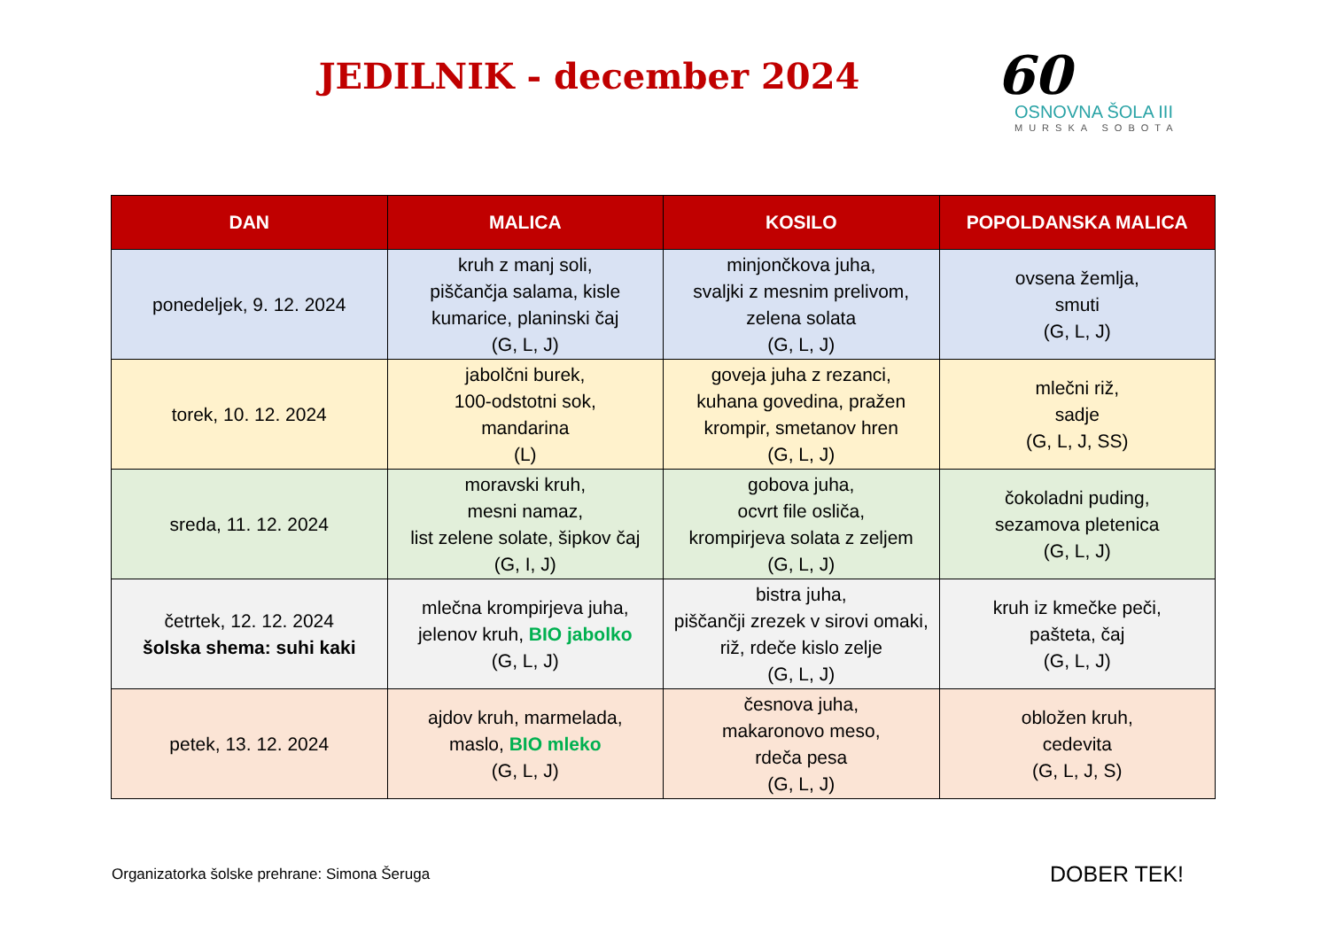JEDILNIK - december 2024
60
OSNOVNA ŠOLA III
MURSKA SOBOTA
| DAN | MALICA | KOSILO | POPOLDANSKA MALICA |
| --- | --- | --- | --- |
| ponedeljek, 9. 12. 2024 | kruh z manj soli, piščančja salama, kisle kumarice, planinski čaj (G, L, J) | minjončkova juha, svaljki z mesnim prelivom, zelena solata (G, L, J) | ovsena žemlja, smuti (G, L, J) |
| torek, 10. 12. 2024 | jabolčni burek, 100-odstotni sok, mandarina (L) | goveja juha z rezanci, kuhana govedina, pražen krompir, smetanov hren (G, L, J) | mlečni riž, sadje (G, L, J, SS) |
| sreda, 11. 12. 2024 | moravski kruh, mesni namaz, list zelene solate, šipkov čaj (G, I, J) | gobova juha, ocvrt file osliča, krompirjeva solata z zeljem (G, L, J) | čokoladni puding, sezamova pletenica (G, L, J) |
| četrtek, 12. 12. 2024 šolska shema: suhi kaki | mlečna krompirjeva juha, jelenov kruh, BIO jabolko (G, L, J) | bistra juha, piščančji zrezek v sirovi omaki, riž, rdeče kislo zelje (G, L, J) | kruh iz kmečke peči, pašteta, čaj (G, L, J) |
| petek, 13. 12. 2024 | ajdov kruh, marmelada, maslo, BIO mleko (G, L, J) | česnova juha, makaronovo meso, rdeča pesa (G, L, J) | obložen kruh, cedevita (G, L, J, S) |
Organizatorka šolske prehrane: Simona Šeruga DOBER TEK!